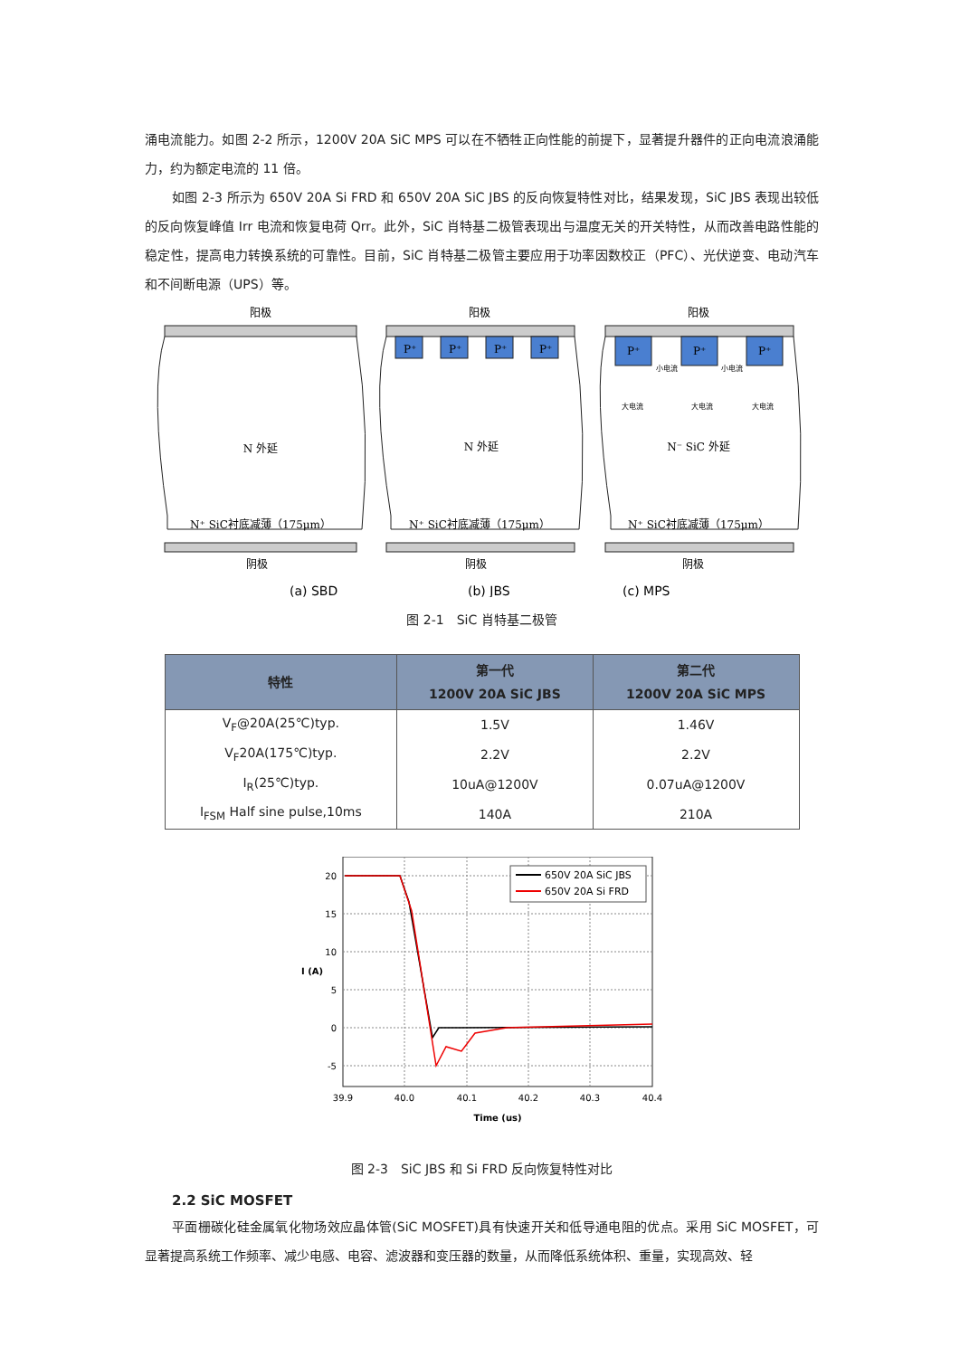涌电流能力。如图 2-2 所示，1200V 20A SiC MPS 可以在不牺牲正向性能的前提下，显著提升器件的正向电流浪涌能力，约为额定电流的 11 倍。
如图 2-3 所示为 650V 20A Si FRD 和 650V 20A SiC JBS 的反向恢复特性对比，结果发现，SiC JBS 表现出较低的反向恢复峰值 Irr 电流和恢复电荷 Qrr。此外，SiC 肖特基二极管表现出与温度无关的开关特性，从而改善电路性能的稳定性，提高电力转换系统的可靠性。目前，SiC 肖特基二极管主要应用于功率因数校正（PFC）、光伏逆变、电动汽车和不间断电源（UPS）等。
阳极
阳极
阳极
N 外延
N 外延
N⁻ SiC 外延
N⁺ SiC衬底减薄（175μm）
N⁺ SiC衬底减薄（175μm）
N⁺ SiC衬底减薄（175μm）
阴极
阴极
阴极
P⁺
P⁺
P⁺
P⁺
P⁺
P⁺
P⁺
小电流
小电流
大电流
大电流
大电流
(a) SBD
(b) JBS
(c) MPS
图 2-1　SiC 肖特基二极管
| 特性 | 第一代 1200V 20A SiC JBS | 第二代 1200V 20A SiC MPS |
| --- | --- | --- |
| V<sub>F</sub>@20A(25℃)typ. | 1.5V | 1.46V |
| V<sub>F</sub>20A(175℃)typ. | 2.2V | 2.2V |
| I<sub>R</sub>(25℃)typ. | 10uA@1200V | 0.07uA@1200V |
| I<sub>FSM</sub> Half sine pulse,10ms | 140A | 210A |
20
15
10
5
0
-5
39.9
40.0
40.1
40.2
40.3
40.4
Time (us)
I (A)
650V 20A SiC JBS
650V 20A Si FRD
图 2-3　SiC JBS 和 Si FRD 反向恢复特性对比
2.2 SiC MOSFET
平面栅碳化硅金属氧化物场效应晶体管(SiC MOSFET)具有快速开关和低导通电阻的优点。采用 SiC MOSFET，可显著提高系统工作频率、减少电感、电容、滤波器和变压器的数量，从而降低系统体积、重量，实现高效、轻